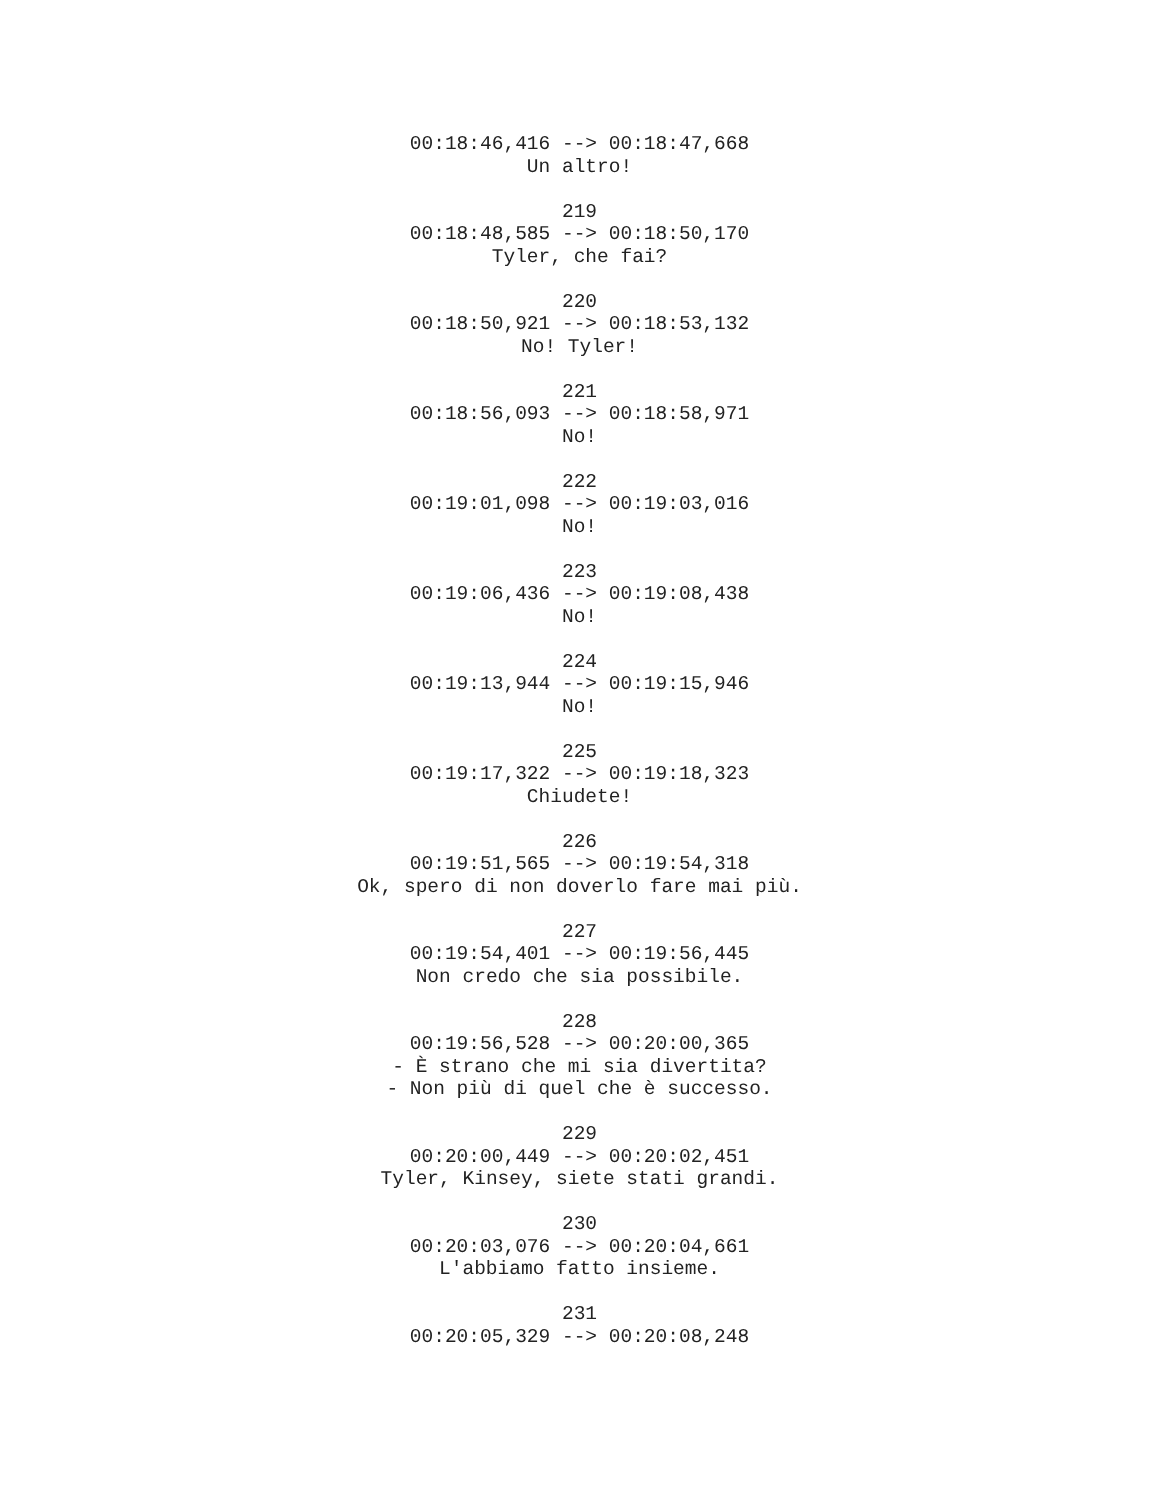00:18:46,416 --> 00:18:47,668
Un altro!
219
00:18:48,585 --> 00:18:50,170
Tyler, che fai?
220
00:18:50,921 --> 00:18:53,132
No! Tyler!
221
00:18:56,093 --> 00:18:58,971
No!
222
00:19:01,098 --> 00:19:03,016
No!
223
00:19:06,436 --> 00:19:08,438
No!
224
00:19:13,944 --> 00:19:15,946
No!
225
00:19:17,322 --> 00:19:18,323
Chiudete!
226
00:19:51,565 --> 00:19:54,318
Ok, spero di non doverlo fare mai più.
227
00:19:54,401 --> 00:19:56,445
Non credo che sia possibile.
228
00:19:56,528 --> 00:20:00,365
- È strano che mi sia divertita?
- Non più di quel che è successo.
229
00:20:00,449 --> 00:20:02,451
Tyler, Kinsey, siete stati grandi.
230
00:20:03,076 --> 00:20:04,661
L'abbiamo fatto insieme.
231
00:20:05,329 --> 00:20:08,248